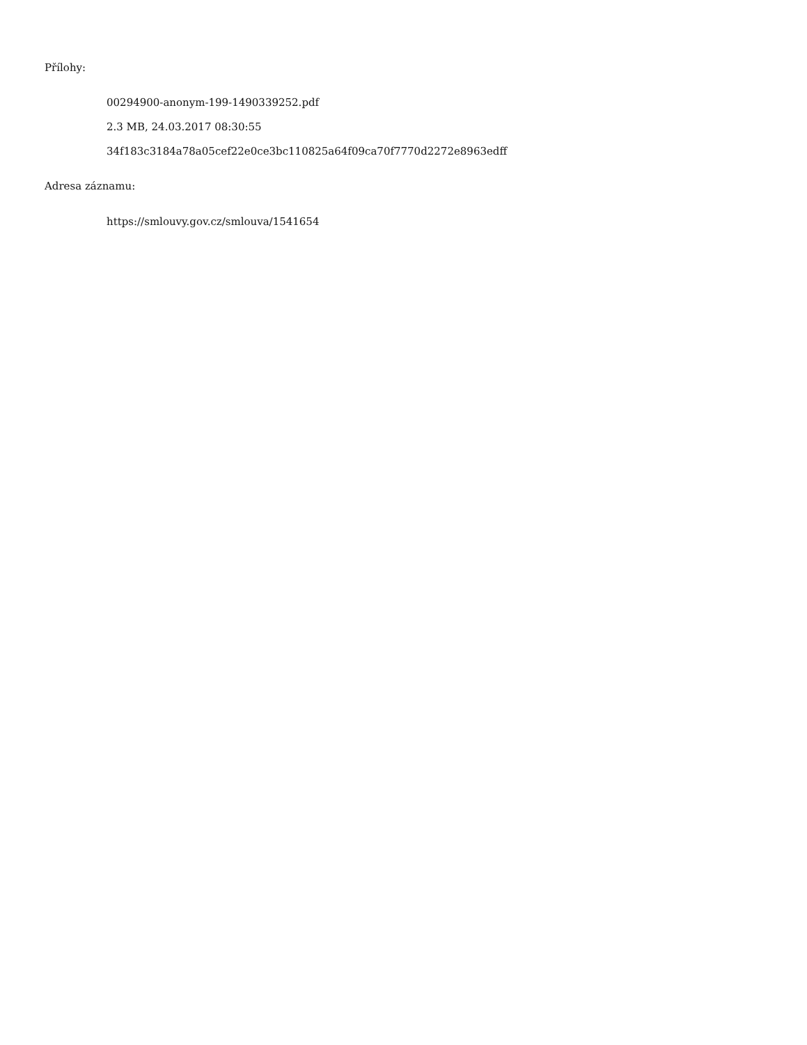Přílohy:
00294900-anonym-199-1490339252.pdf
2.3 MB, 24.03.2017 08:30:55
34f183c3184a78a05cef22e0ce3bc110825a64f09ca70f7770d2272e8963edff
Adresa záznamu:
https://smlouvy.gov.cz/smlouva/1541654